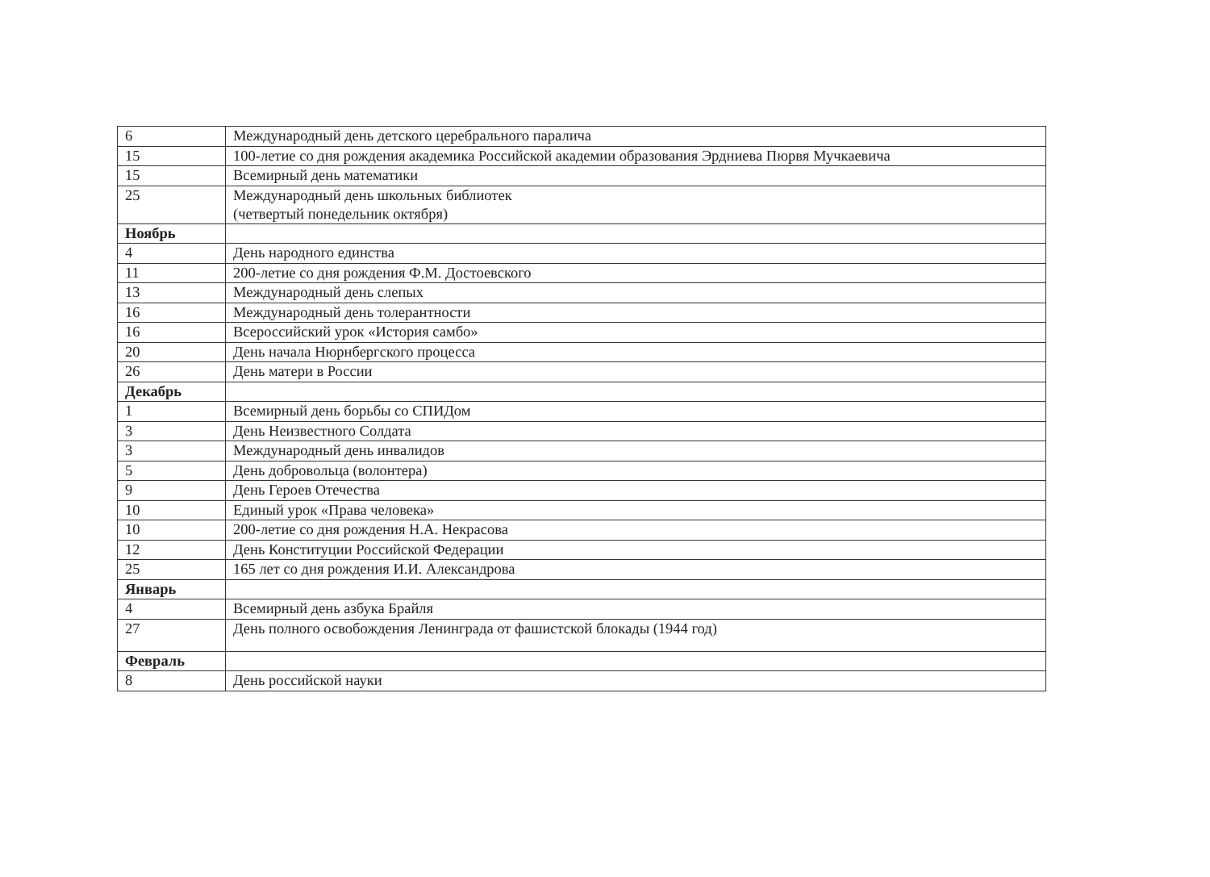| 6 | Международный день детского церебрального паралича |
| 15 | 100-летие со дня рождения академика Российской академии образования Эрдниева Пюрвя Мучкаевича |
| 15 | Всемирный день математики |
| 25 | Международный день школьных библиотек (четвертый понедельник октября) |
| Ноябрь | |
| 4 | День народного единства |
| 11 | 200-летие со дня рождения Ф.М. Достоевского |
| 13 | Международный день слепых |
| 16 | Международный день толерантности |
| 16 | Всероссийский урок «История самбо» |
| 20 | День начала Нюрнбергского процесса |
| 26 | День матери в России |
| Декабрь | |
| 1 | Всемирный день борьбы со СПИДом |
| 3 | День Неизвестного Солдата |
| 3 | Международный день инвалидов |
| 5 | День добровольца (волонтера) |
| 9 | День Героев Отечества |
| 10 | Единый урок «Права человека» |
| 10 | 200-летие со дня рождения Н.А. Некрасова |
| 12 | День Конституции Российской Федерации |
| 25 | 165 лет со дня рождения И.И. Александрова |
| Январь | |
| 4 | Всемирный день азбука Брайля |
| 27 | День полного освобождения Ленинграда от фашистской блокады (1944 год) |
| Февраль | |
| 8 | День российской науки |